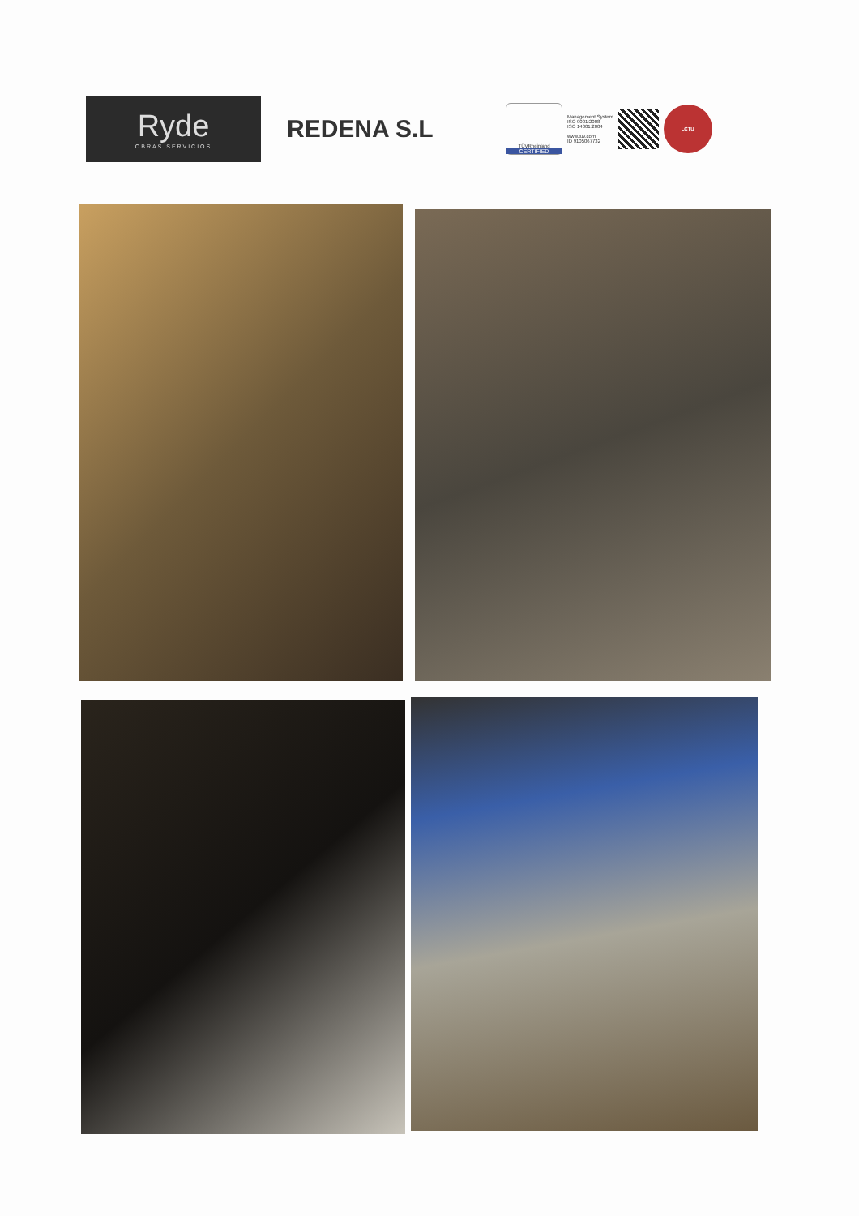Ryde
OBRAS SERVICIOS
REDENA S.L
TÜVRheinland
CERTIFIED
Management System
ISO 9001:2008
ISO 14001:2004
www.tuv.com
ID 9105067732
LCTU